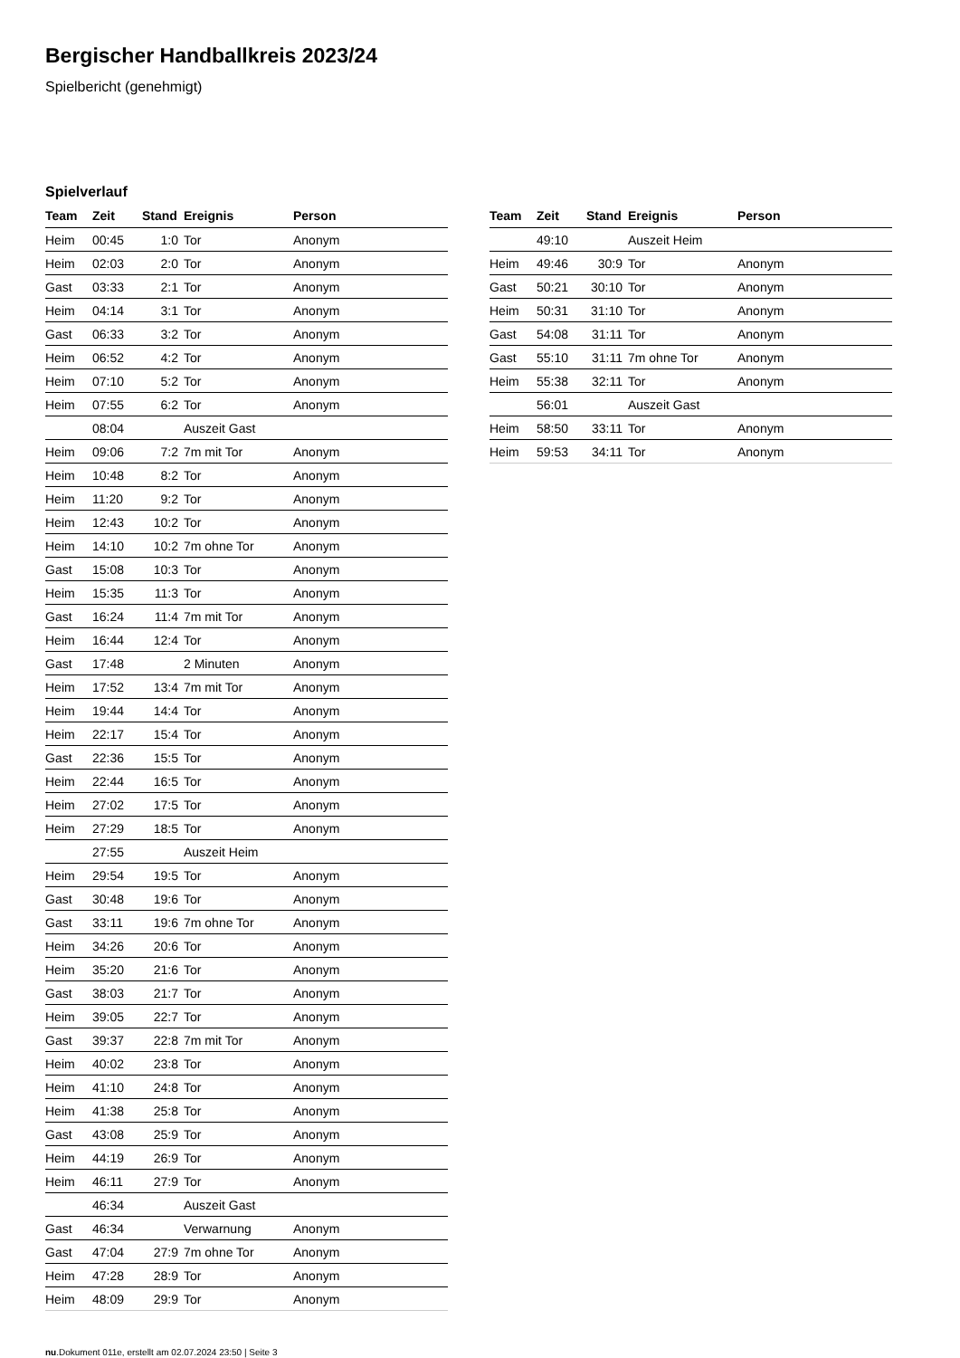Bergischer Handballkreis 2023/24
Spielbericht (genehmigt)
Spielverlauf
| Team | Zeit | Stand | Ereignis | Person |
| --- | --- | --- | --- | --- |
| Heim | 00:45 | 1:0 | Tor | Anonym |
| Heim | 02:03 | 2:0 | Tor | Anonym |
| Gast | 03:33 | 2:1 | Tor | Anonym |
| Heim | 04:14 | 3:1 | Tor | Anonym |
| Gast | 06:33 | 3:2 | Tor | Anonym |
| Heim | 06:52 | 4:2 | Tor | Anonym |
| Heim | 07:10 | 5:2 | Tor | Anonym |
| Heim | 07:55 | 6:2 | Tor | Anonym |
| | 08:04 | | Auszeit Gast | |
| Heim | 09:06 | 7:2 | 7m mit Tor | Anonym |
| Heim | 10:48 | 8:2 | Tor | Anonym |
| Heim | 11:20 | 9:2 | Tor | Anonym |
| Heim | 12:43 | 10:2 | Tor | Anonym |
| Heim | 14:10 | 10:2 | 7m ohne Tor | Anonym |
| Gast | 15:08 | 10:3 | Tor | Anonym |
| Heim | 15:35 | 11:3 | Tor | Anonym |
| Gast | 16:24 | 11:4 | 7m mit Tor | Anonym |
| Heim | 16:44 | 12:4 | Tor | Anonym |
| Gast | 17:48 | | 2 Minuten | Anonym |
| Heim | 17:52 | 13:4 | 7m mit Tor | Anonym |
| Heim | 19:44 | 14:4 | Tor | Anonym |
| Heim | 22:17 | 15:4 | Tor | Anonym |
| Gast | 22:36 | 15:5 | Tor | Anonym |
| Heim | 22:44 | 16:5 | Tor | Anonym |
| Heim | 27:02 | 17:5 | Tor | Anonym |
| Heim | 27:29 | 18:5 | Tor | Anonym |
| | 27:55 | | Auszeit Heim | |
| Heim | 29:54 | 19:5 | Tor | Anonym |
| Gast | 30:48 | 19:6 | Tor | Anonym |
| Gast | 33:11 | 19:6 | 7m ohne Tor | Anonym |
| Heim | 34:26 | 20:6 | Tor | Anonym |
| Heim | 35:20 | 21:6 | Tor | Anonym |
| Gast | 38:03 | 21:7 | Tor | Anonym |
| Heim | 39:05 | 22:7 | Tor | Anonym |
| Gast | 39:37 | 22:8 | 7m mit Tor | Anonym |
| Heim | 40:02 | 23:8 | Tor | Anonym |
| Heim | 41:10 | 24:8 | Tor | Anonym |
| Heim | 41:38 | 25:8 | Tor | Anonym |
| Gast | 43:08 | 25:9 | Tor | Anonym |
| Heim | 44:19 | 26:9 | Tor | Anonym |
| Heim | 46:11 | 27:9 | Tor | Anonym |
| | 46:34 | | Auszeit Gast | |
| Gast | 46:34 | | Verwarnung | Anonym |
| Gast | 47:04 | 27:9 | 7m ohne Tor | Anonym |
| Heim | 47:28 | 28:9 | Tor | Anonym |
| Heim | 48:09 | 29:9 | Tor | Anonym |
| Team | Zeit | Stand | Ereignis | Person |
| --- | --- | --- | --- | --- |
| | 49:10 | | Auszeit Heim | |
| Heim | 49:46 | 30:9 | Tor | Anonym |
| Gast | 50:21 | 30:10 | Tor | Anonym |
| Heim | 50:31 | 31:10 | Tor | Anonym |
| Gast | 54:08 | 31:11 | Tor | Anonym |
| Gast | 55:10 | 31:11 | 7m ohne Tor | Anonym |
| Heim | 55:38 | 32:11 | Tor | Anonym |
| | 56:01 | | Auszeit Gast | |
| Heim | 58:50 | 33:11 | Tor | Anonym |
| Heim | 59:53 | 34:11 | Tor | Anonym |
nu.Dokument 011e, erstellt am 02.07.2024 23:50 | Seite 3